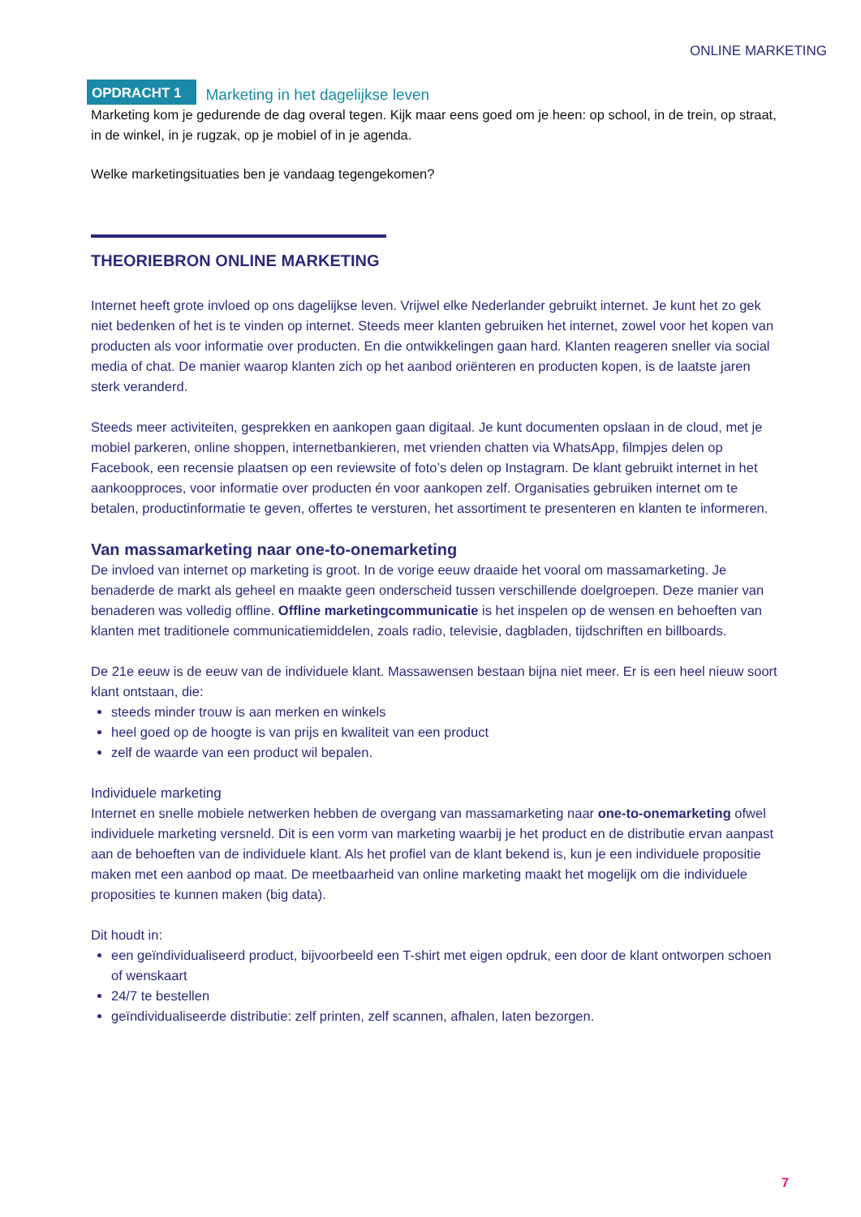ONLINE MARKETING
OPDRACHT 1 Marketing in het dagelijkse leven
Marketing kom je gedurende de dag overal tegen. Kijk maar eens goed om je heen: op school, in de trein, op straat, in de winkel, in je rugzak, op je mobiel of in je agenda.
Welke marketingsituaties ben je vandaag tegengekomen?
THEORIEBRON ONLINE MARKETING
Internet heeft grote invloed op ons dagelijkse leven. Vrijwel elke Nederlander gebruikt internet. Je kunt het zo gek niet bedenken of het is te vinden op internet. Steeds meer klanten gebruiken het internet, zowel voor het kopen van producten als voor informatie over producten. En die ontwikkelingen gaan hard. Klanten reageren sneller via social media of chat. De manier waarop klanten zich op het aanbod oriënteren en producten kopen, is de laatste jaren sterk veranderd.
Steeds meer activiteiten, gesprekken en aankopen gaan digitaal. Je kunt documenten opslaan in de cloud, met je mobiel parkeren, online shoppen, internetbankieren, met vrienden chatten via WhatsApp, filmpjes delen op Facebook, een recensie plaatsen op een reviewsite of foto’s delen op Instagram. De klant gebruikt internet in het aankoopproces, voor informatie over producten én voor aankopen zelf. Organisaties gebruiken internet om te betalen, productinformatie te geven, offertes te versturen, het assortiment te presenteren en klanten te informeren.
Van massamarketing naar one-to-onemarketing
De invloed van internet op marketing is groot. In de vorige eeuw draaide het vooral om massamarketing. Je benaderde de markt als geheel en maakte geen onderscheid tussen verschillende doelgroepen. Deze manier van benaderen was volledig offline. Offline marketingcommunicatie is het inspelen op de wensen en behoeften van klanten met traditionele communicatiemiddelen, zoals radio, televisie, dagbladen, tijdschriften en billboards.
De 21e eeuw is de eeuw van de individuele klant. Massawensen bestaan bijna niet meer. Er is een heel nieuw soort klant ontstaan, die:
steeds minder trouw is aan merken en winkels
heel goed op de hoogte is van prijs en kwaliteit van een product
zelf de waarde van een product wil bepalen.
Individuele marketing
Internet en snelle mobiele netwerken hebben de overgang van massamarketing naar one-to-onemarketing ofwel individuele marketing versneld. Dit is een vorm van marketing waarbij je het product en de distributie ervan aanpast aan de behoeften van de individuele klant. Als het profiel van de klant bekend is, kun je een individuele propositie maken met een aanbod op maat. De meetbaarheid van online marketing maakt het mogelijk om die individuele proposities te kunnen maken (big data).
Dit houdt in:
een geïndividualiseerd product, bijvoorbeeld een T-shirt met eigen opdruk, een door de klant ontworpen schoen of wenskaart
24/7 te bestellen
geïndividualiseerde distributie: zelf printen, zelf scannen, afhalen, laten bezorgen.
7